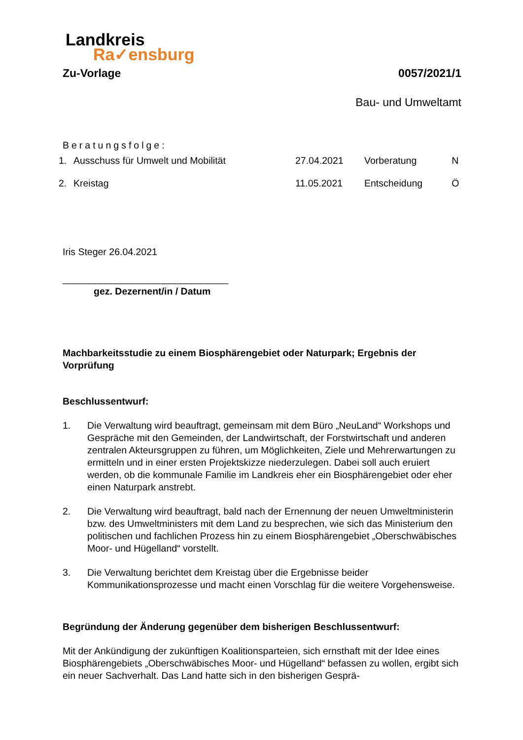Landkreis
Ra✓ensburg
Zu-Vorlage 0057/2021/1
Bau- und Umweltamt
Beratungsfolge:
| 1. | Ausschuss für Umwelt und Mobilität | 27.04.2021 | Vorberatung | N |
| 2. | Kreistag | 11.05.2021 | Entscheidung | Ö |
Iris Steger 26.04.2021
_______________________________
gez. Dezernent/in / Datum
Machbarkeitsstudie zu einem Biosphärengebiet oder Naturpark; Ergebnis der Vorprüfung
Beschlussentwurf:
1. Die Verwaltung wird beauftragt, gemeinsam mit dem Büro „NeuLand“ Workshops und Gespräche mit den Gemeinden, der Landwirtschaft, der Forstwirtschaft und anderen zentralen Akteursgruppen zu führen, um Möglichkeiten, Ziele und Mehrerwartungen zu ermitteln und in einer ersten Projektskizze niederzulegen. Dabei soll auch eruiert werden, ob die kommunale Familie im Landkreis eher ein Biosphärengebiet oder eher einen Naturpark anstrebt.
2. Die Verwaltung wird beauftragt, bald nach der Ernennung der neuen Umweltministerin bzw. des Umweltministers mit dem Land zu besprechen, wie sich das Ministerium den politischen und fachlichen Prozess hin zu einem Biosphärengebiet „Oberschwäbisches Moor- und Hügelland“ vorstellt.
3. Die Verwaltung berichtet dem Kreistag über die Ergebnisse beider Kommunikationsprozesse und macht einen Vorschlag für die weitere Vorgehensweise.
Begründung der Änderung gegenüber dem bisherigen Beschlussentwurf:
Mit der Ankündigung der zukünftigen Koalitionsparteien, sich ernsthaft mit der Idee eines Biosphärengebiets „Oberschwäbisches Moor- und Hügelland“ befassen zu wollen, ergibt sich ein neuer Sachverhalt. Das Land hatte sich in den bisherigen Gesprä-